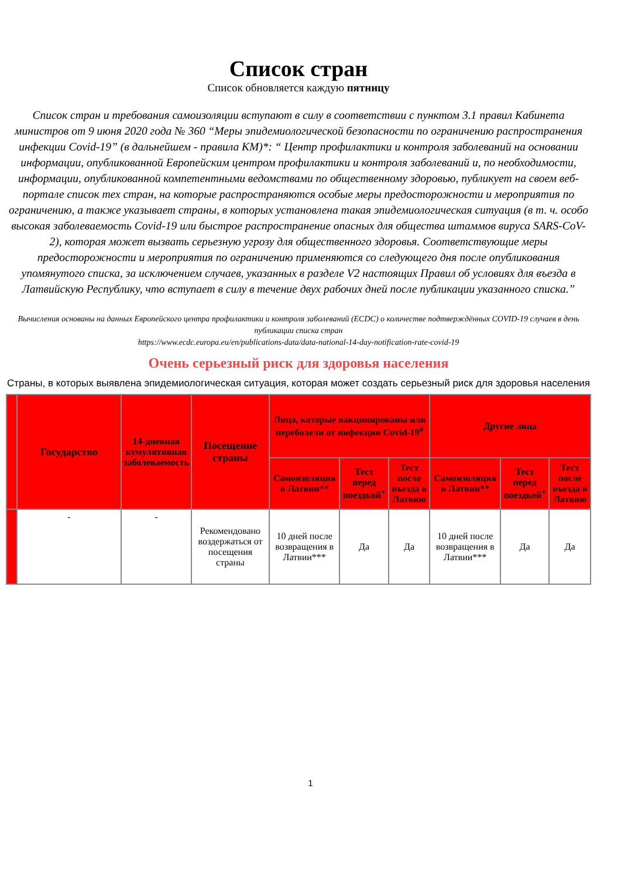Список стран
Список обновляется каждую пятницу
Список стран и требования самоизоляции вступают в силу в соответствии с пунктом 3.1 правил Кабинета министров от 9 июня 2020 года № 360 “Меры эпидемиологической безопасности по ограничению распространения инфекции Covid-19” (в дальнейшем - правила КМ)*: “ Центр профилактики и контроля заболеваний на основании информации, опубликованной Европейским центром профилактики и контроля заболеваний и, по необходимости, информации, опубликованной компетентными ведомствами по общественному здоровью, публикует на своем веб-портале список тех стран, на которые распространяются особые меры предосторожности и мероприятия по ограничению, а также указывает страны, в которых установлена такая эпидемиологическая ситуация (в т. ч. особо высокая заболеваемость Covid-19 или быстрое распространение опасных для общества штаммов вируса SARS-CoV-2), которая может вызвать серьезную угрозу для общественного здоровья. Соответствующие меры предосторожности и мероприятия по ограничению применяются со следующего дня после опубликования упомянутого списка, за исключением случаев, указанных в разделе V2 настоящих Правил об условиях для въезда в Латвийскую Республику, что вступает в силу в течение двух рабочих дней после публикации указанного списка.”
Вычисления основаны на данных Европейского центра профилактики и контроля заболеваний (ECDC) о количестве подтверждённых COVID-19 случаев в день публикации списка стран
https://www.ecdc.europa.eu/en/publications-data/data-national-14-day-notification-rate-covid-19
Очень серьезный риск для здоровья населения
Страны, в которых выявлена эпидемиологическая ситуация, которая может создать серьезный риск для здоровья населения
| | Государство | 14-дневная кумулятивная заболеваемость | Посещение страны | Лица, которые вакцинированы или переболели от инфекции Covid-19<sup>#</sup> | | | Другие лица | | |
| --- | --- | --- | --- | --- | --- | --- | --- | --- | --- |
| | | | | Самоизоляция в Латвии** | Тест перед поездкой<sup>+</sup> | Тест после въезда в Латвию | Самоизоляция в Латвии** | Тест перед поездкой<sup>+</sup> | Тест после въезда в Латвию |
| | - | - | Рекомендовано воздержаться от посещения страны | 10 дней после возвращения в Латвии*** | Да | Да | 10 дней после возвращения в Латвии*** | Да | Да |
1